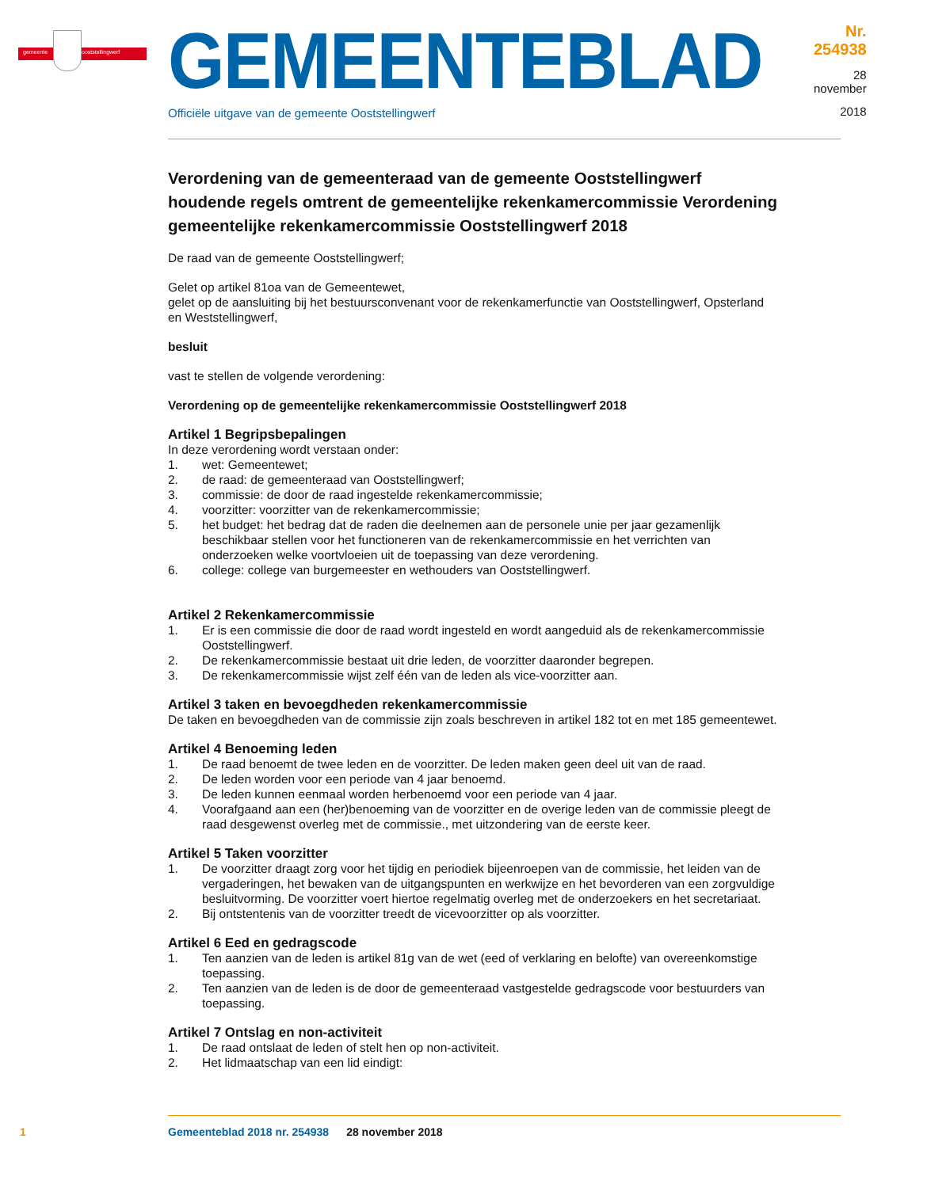gemeente ooststellingwerf
GEMEENTEBLAD
Officiële uitgave van de gemeente Ooststellingwerf
Nr. 254938
28 november
2018
Verordening van de gemeenteraad van de gemeente Ooststellingwerf houdende regels omtrent de gemeentelijke rekenkamercommissie Verordening gemeentelijke rekenkamercommissie Ooststellingwerf 2018
De raad van de gemeente Ooststellingwerf;
Gelet op artikel 81oa van de Gemeentewet,
gelet op de aansluiting bij het bestuursconvenant voor de rekenkamerfunctie van Ooststellingwerf, Opsterland en Weststellingwerf,
besluit
vast te stellen de volgende verordening:
Verordening op de gemeentelijke rekenkamercommissie Ooststellingwerf 2018
Artikel 1 Begripsbepalingen
In deze verordening wordt verstaan onder:
1. wet: Gemeentewet;
2. de raad: de gemeenteraad van Ooststellingwerf;
3. commissie: de door de raad ingestelde rekenkamercommissie;
4. voorzitter: voorzitter van de rekenkamercommissie;
5. het budget: het bedrag dat de raden die deelnemen aan de personele unie per jaar gezamenlijk beschikbaar stellen voor het functioneren van de rekenkamercommissie en het verrichten van onderzoeken welke voortvloeien uit de toepassing van deze verordening.
6. college: college van burgemeester en wethouders van Ooststellingwerf.
Artikel 2 Rekenkamercommissie
1. Er is een commissie die door de raad wordt ingesteld en wordt aangeduid als de rekenkamercommissie Ooststellingwerf.
2. De rekenkamercommissie bestaat uit drie leden, de voorzitter daaronder begrepen.
3. De rekenkamercommissie wijst zelf één van de leden als vice-voorzitter aan.
Artikel 3 taken en bevoegdheden rekenkamercommissie
De taken en bevoegdheden van de commissie zijn zoals beschreven in artikel 182 tot en met 185 gemeentewet.
Artikel 4 Benoeming leden
1. De raad benoemt de twee leden en de voorzitter. De leden maken geen deel uit van de raad.
2. De leden worden voor een periode van 4 jaar benoemd.
3. De leden kunnen eenmaal worden herbenoemd voor een periode van 4 jaar.
4. Voorafgaand aan een (her)benoeming van de voorzitter en de overige leden van de commissie pleegt de raad desgewenst overleg met de commissie., met uitzondering van de eerste keer.
Artikel 5 Taken voorzitter
1. De voorzitter draagt zorg voor het tijdig en periodiek bijeenroepen van de commissie, het leiden van de vergaderingen, het bewaken van de uitgangspunten en werkwijze en het bevorderen van een zorgvuldige besluitvorming. De voorzitter voert hiertoe regelmatig overleg met de onderzoekers en het secretariaat.
2. Bij ontstentenis van de voorzitter treedt de vicevoorzitter op als voorzitter.
Artikel 6 Eed en gedragscode
1. Ten aanzien van de leden is artikel 81g van de wet (eed of verklaring en belofte) van overeenkomstige toepassing.
2. Ten aanzien van de leden is de door de gemeenteraad vastgestelde gedragscode voor bestuurders van toepassing.
Artikel 7 Ontslag en non-activiteit
1. De raad ontslaat de leden of stelt hen op non-activiteit.
2. Het lidmaatschap van een lid eindigt:
1 Gemeenteblad 2018 nr. 254938 28 november 2018